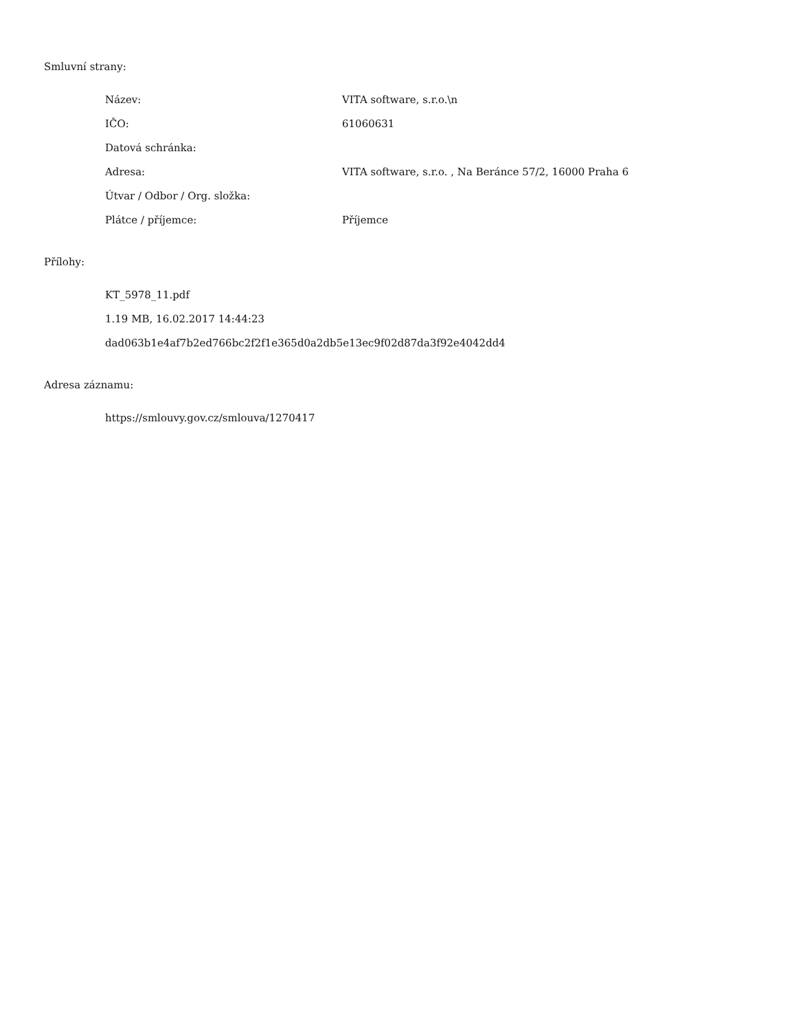Smluvní strany:
| Název: | VITA software, s.r.o.\n |
| IČO: | 61060631 |
| Datová schránka: | |
| Adresa: | VITA software, s.r.o. , Na Beránce 57/2, 16000 Praha 6 |
| Útvar / Odbor / Org. složka: | |
| Plátce / příjemce: | Příjemce |
Přílohy:
KT_5978_11.pdf
1.19 MB, 16.02.2017 14:44:23
dad063b1e4af7b2ed766bc2f2f1e365d0a2db5e13ec9f02d87da3f92e4042dd4
Adresa záznamu:
https://smlouvy.gov.cz/smlouva/1270417